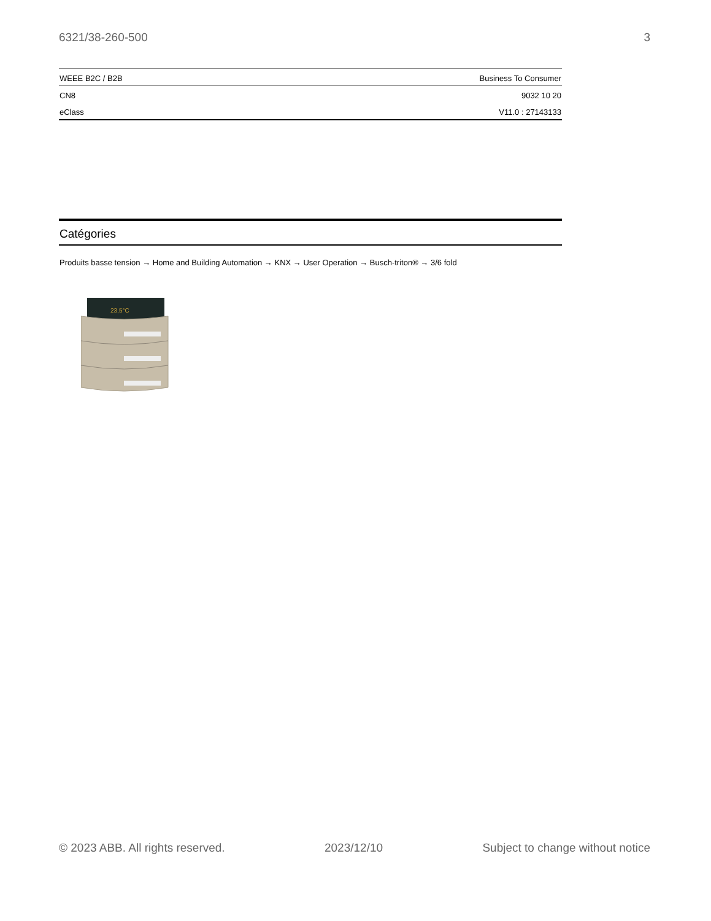6321/38-260-500 3
| WEEE B2C / B2B | Business To Consumer |
| CN8 | 9032 10 20 |
| eClass | V11.0 : 27143133 |
Catégories
Produits basse tension → Home and Building Automation → KNX → User Operation → Busch-triton® → 3/6 fold
23,5°C
© 2023 ABB. All rights reserved. 2023/12/10 Subject to change without notice